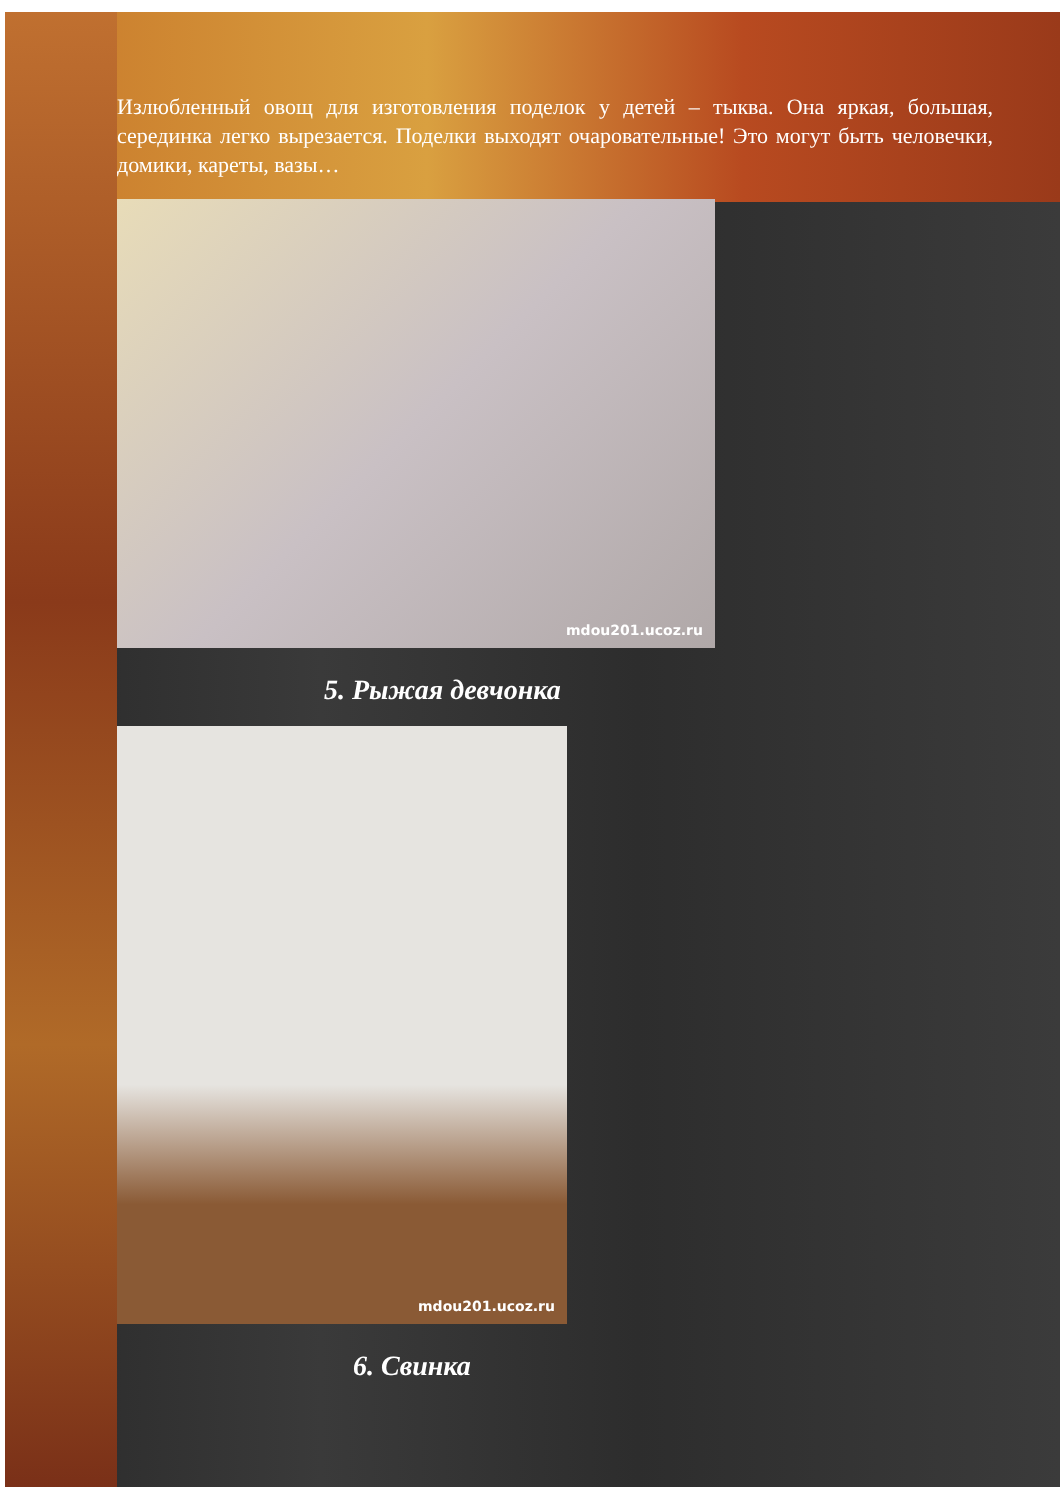Излюбленный овощ для изготовления поделок у детей – тыква. Она яркая, большая, серединка легко вырезается. Поделки выходят очаровательные! Это могут быть человечки, домики, кареты, вазы…
mdou201.ucoz.ru
5. Рыжая девчонка
mdou201.ucoz.ru
6. Свинка